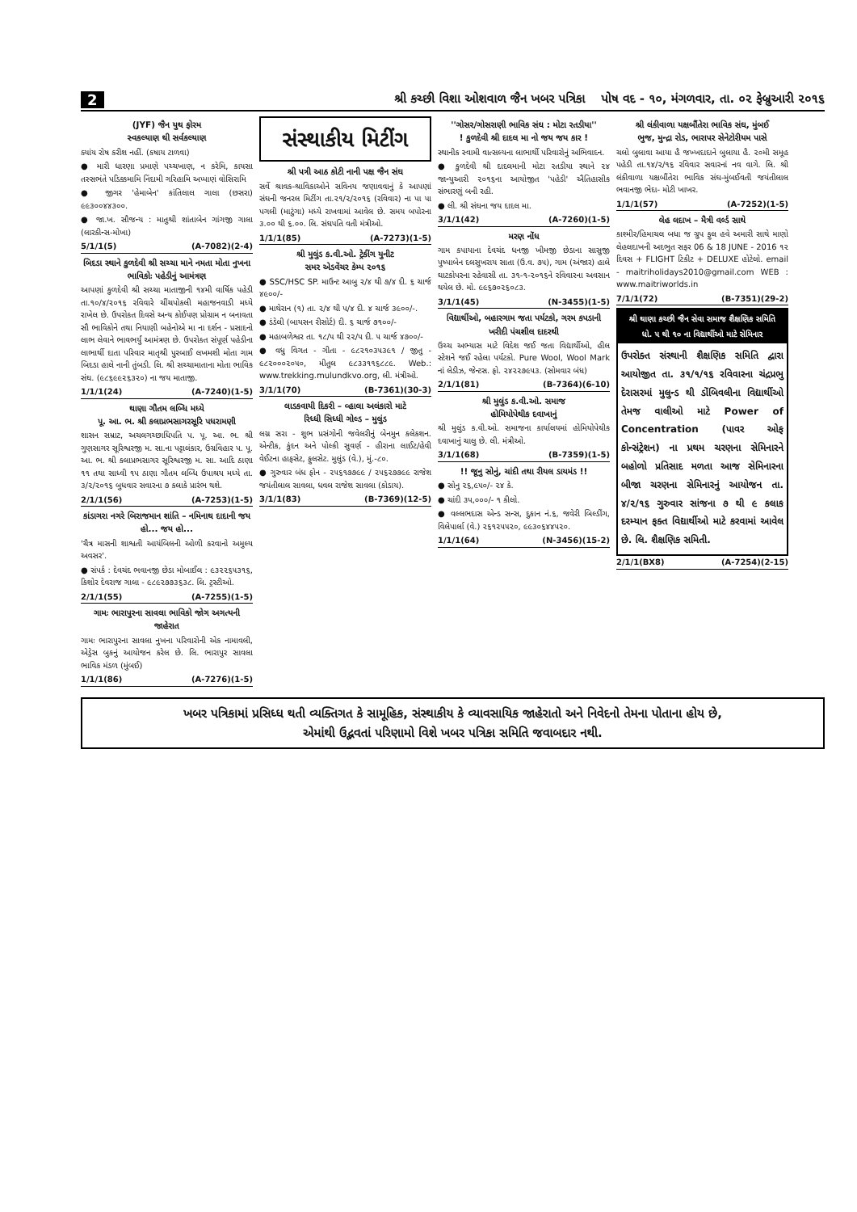2
શ્રી કચ્છી વિશા ઓશવાળ જૈન ખબર પત્રિકા પોષ વદ - ૧૦, મંગળવાર, તા. ૦૨ ફેબ્રુઆરી ૨૦૧૬
(JYF) જૈન યુથ ફોરમ
સ્વકલ્યાણ થી સર્વકલ્યાણ
ક્યાંય રોષ કરીશ નહીં. (કષાય ટાળવા)
● મારી ધારણા પ્રમાણે પચ્ચખાણ, ન કરેમિ, કાયસા તસ્સભંતે પડિક્કમામિ નિંદામી ગરિહામિ અપ્પાણં વોસિરામિ
● જીગર 'હેમાબેન' કાંતિલાલ ગાલા (છસરા) ૯૯૩૦૦૪૪૩૦૦.
● જા.ખ. સૌજન્ય : માતુશ્રી શાંતાબેન ગાંગજી ગાલા (લારકીન્સ-મોખા)
5/1/1(5) (A-7082)(2-4)
બિદડા સ્થાને કુળદેવી શ્રી સચ્ચા માને નમતા મોતા નુખના ભાવિકોઃ પહેડીનું આમંત્રણ
આપણાં કુળદેવી શ્રી સચ્ચા માતાજીની ૧૪મી વાર્ષિક પહેડી તા.૧૦/૪/૨૦૧૬ રવિવારે ચીંચપોકલી મહાજનવાડી મધ્યે રાખેલ છે. ઉપરોક્ત દિવસે અન્ય કોઈપણ પ્રોગ્રામ ન બનાવતા સૌ ભાવિકોને તથા નિયાણી બહેનોએ મા ના દર્શન - પ્રસાદનો લાભ લેવાને ભાવભર્યું આમંત્રણ છે. ઉપરોક્ત સંપૂર્ણ પહેડીના લાભાર્થી દાતા પરિવાર માતૃશ્રી પુરબાઈ લખમશી મોતા ગામ બિદડા હાલે નાની તુંબડી. લિ. શ્રી સચ્ચામાતાના મોતા ભાવિક સંઘ. (૯૮૬૯૯૨૬૩૨૦) ના જય માતાજી.
1/1/1(24) (A-7240)(1-5)
થાણા ગૌતમ લબ્ધિ મધ્યે
પૂ. આ. ભ. શ્રી કલાપ્રભસાગરસૂરિ પધરામણી
શાસન સમ્રાટ, અચલગચ્છાધિપતિ પ. પૂ. આ. ભ. શ્રી ગુણસાગર સૂરિશ્વરજી મ. સા.ના પટ્ટાલંકાર, ઉગ્રવિહાર પ. પૂ. આ. ભ. શ્રી કલાપ્રભસાગર સૂરિશ્વરજી મ. સા. આદિ ઠાણા ૧૧ તથા સાધ્વી ૧૫ ઠાણા ગૌતમ લબ્ધિ ઉપાશ્રય મધ્યે તા. ૩/૨/૨૦૧૬ બુધવાર સવારના ૭ કલાકે પ્રારંભ થશે.
2/1/1(56) (A-7253)(1-5)
કાંડાગરા નગરે બિરાજમાન શાંતિ – નમિનાથ દાદાની જય હો... જય હો...
'ચૈત્ર માસની શાશ્વતી આયંબિલની ઓળી કરવાનો અમુલ્ય અવસર'.
● સંપર્ક : દેવચંદ ભવાનજી છેડા મોબાઈલ : ૯૩૨૨૬૫૩૧૬, કિશોર દેવરાજ ગાલા - ૯૮૯૨૭૭૩૬૩૮. લિ. ટ્રસ્ટીઓ.
2/1/1(55) (A-7255)(1-5)
ગામઃ ભારાપુરના સાવલા ભાવિકો જોગ અગત્યની જાહેરાત
ગામઃ ભારાપુરના સાવલા નુખના પરિવારોની એક નામાવલી, એડ્રેસ બુકનું આયોજન કરેલ છે. લિ. ભારાપુર સાવલા ભાવિક મંડળ (મુંબઈ)
1/1/1(86) (A-7276)(1-5)
સંસ્થાકીય મિટીંગ
શ્રી પત્રી આઠ કોટી નાની પક્ષ જૈન સંઘ
સર્વે શ્રાવક-શ્રાવિકાઓને સવિનય જણાવવાનું કે આપણાં સંઘની જનરલ મિટીંગ તા.૨૧/૨/૨૦૧૬ (રવિવાર) ના પા પા પગલી (માટુંગા) મધ્યે રાખવામાં આવેલ છે. સમય બપોરના ૩.૦૦ થી ૬.૦૦. લિ. સંઘપતિ વતી મંત્રીઓ.
1/1/1(85) (A-7273)(1-5)
શ્રી મુલુંડ ક.વી.ઓ. ટ્રેકીંગ યુનીટ
સમર એડવેંચર કેમ્પ ૨૦૧૬
● SSC/HSC SP. માઉન્ટ આબુ ૨/૪ થી ૭/૪ દી. ૬ ચાર્જ ૪૯૦૦/-
● માથેરાન (૧) તા. ૨/૪ થી ૫/૪ દી. ૪ ચાર્જ ૩૯૦૦/-.
● ડંડેલી (બાયસન રીસોર્ટ) દી. ૬ ચાર્જ ૭૧૦૦/-
● મહાબળેશ્વર તા. ૧૮/૫ થી ૨૨/૫ દી. ૫ ચાર્જ ૪૭૦૦/-
● વધુ વિગત - ગીતા - ૯૮૨૧૦૩૫૩૯૧ / જીતુ - ૯૮૨૦૦૦૨૦૫૦, મીતુલ ૯૮૩૩૧૧૬૮૮૯. Web.: www.trekking.mulundkvo.org, લી. મંત્રીઓ.
3/1/1(70) (B-7361)(30-3)
લાડકવાયી દિકરી – વ્હાલા અલંકારો માટે
રિધ્ધી સિધ્ધી ગોલ્ડ – મુલુંડ
લગ્ન સરા - શુભ પ્રસંગોની જવેલરીનું બેનમુન કલેકશન. એન્ટીક, કુંદન અને પોલ્કી સુવર્ણ - હીરાના લાઈટ/હેવી વેઈટના હાફસેટ, ફુલસેટ. મુલુંડ (વે.), મું.-૮૦.
● ગુરુવાર બંધ ફોન - ૨૫૬૧૭૭૯૯ / ૨૫૬૨૭૭૯૯ રાજેશ જયંતીલાલ સાવલા, ધવલ રાજેશ સાવલા (કોડાય).
3/1/1(83) (B-7369)(12-5)
''ગોસર/ગોસરાણી ભાવિક સંઘ : મોટા રતડીયા''
! કુળદેવી શ્રી દાદલ મા નો જય જય કાર !
સ્થાનીક સ્વામી વાત્સલ્યના લાભાર્થી પરિવારોનું અભિવાદન.
● કુળદેવી શ્રી દાદલમાની મોટા રતડીયા સ્થાને ૨૪ જાન્યુઆરી ૨૦૧૬ના આયોજીત 'પહેડી' ઐતિહાસીક સંભારણું બની રહી.
● લી. શ્રી સંઘના જય દાદલ મા.
3/1/1(42) (A-7260)(1-5)
મરણ નોંધ
ગામ કપાયાના દેવચંદ ધનજી ખીમજી છેડાના સાસુજી પુષ્પાબેન દલસુખરાય સાતા (ઉ.વ. ૭૫), ગામ (અંજાર) હાલે ઘાટકોપરના રહેવાસી તા. ૩૧-૧-૨૦૧૬ને રવિવારના અવસાન થયેલ છે. મો. ૯૯૬૭૦૨૬૦૮૩.
3/1/1(45) (N-3455)(1-5)
વિદ્યાર્થીઓ, બહારગામ જતા પર્યટકો, ગરમ કપડાની ખરીદી પંચશીલ દાદરથી
ઉચ્ચ અભ્યાસ માટે વિદેશ જઈ જતા વિદ્યાર્થીઓ, હીલ સ્ટેશને જઈ રહેલા પર્યટકો. Pure Wool, Wool Mark નાં લેડીઝ, જેન્ટસ. ફો. ૨૪૨૨૭૯૫૩. (સોમવાર બંધ)
2/1/1(81) (B-7364)(6-10)
શ્રી મુલુંડ ક.વી.ઓ. સમાજ
હોમિયોપેથીક દવાખાનું
શ્રી મુલુંડ ક.વી.ઓ. સમાજના કાર્યાલયમાં હોમિયોપેથીક દવાખાનું ચાલુ છે. લી. મંત્રીઓ.
3/1/1(68) (B-7359)(1-5)
!! જૂનુ સોનું, ચાંદી તથા રીયલ ડાયમંડ !!
● સોનુ ૨૬,૯૫૦/- ૨૪ કે.
● ચાંદી ૩૫,૦૦૦/- ૧ કીલો.
● વલ્લભદાસ એન્ડ સન્સ, દુકાન નં.૬, જવેરી બિલ્ડીંગ, વિલેપાર્લા (વે.) ૨૬૧૨૫૫૨૦, ૯૯૩૦૬૪૪૫૨૦.
1/1/1(64) (N-3456)(15-2)
શ્રી લંકીવાળા યક્ષબૌંતેરા ભાવિક સંઘ, મુંબઈ
ભુજ, મુન્દ્રા રોડ, ભારાપર સેનેટોરીયમ પાસે
ચલો બુલાવા આયા હૈ જખ્ખદાદાને બુલાયા હૈ. ૨૦મી સમૂહ પહેડી તા.૧૪/૨/૧૬ રવિવાર સવારનાં નવ વાગે. લિ. શ્રી લંકીવાળા યક્ષબૌંતેરા ભાવિક સંઘ-મુંબઈવતી જયંતીલાલ ભવાનજી ભેદા- મોટી ખાખર.
1/1/1(57) (A-7252)(1-5)
લેહ લદાખ – મૈત્રી વર્લ્ડ સાથે
કાશ્મીર/હિમાચલ બધા જ ગ્રુપ ફુલ હવે અમારી સાથે માણો લેહલદાખની અદભુત સફર 06 & 18 JUNE - 2016 ૧૨ દિવસ + FLIGHT ટિકીટ + DELUXE હોટેલો. email - maitriholidays2010@gmail.com WEB : www.maitriworlds.in
7/1/1(72) (B-7351)(29-2)
શ્રી થાણા કચ્છી જૈન સેવા સમાજ શૈક્ષણિક સમિતિ
ધો. ૫ થી ૧૦ ના વિદ્યાર્થીઓ માટે સેમિનાર
ઉપરોક્ત સંસ્થાની શૈક્ષણિક સમિતિ દ્વારા આયોજીત તા. ૩૧/૧/૧૬ રવિવારના ચંદ્રપ્રભુ દેરાસરમાં મુલુન્ડ થી ડોંબિવલીના વિદ્યાર્થીઓ તેમજ વાલીઓ માટે Power of Concentration (પાવર ઓફ કોન્સંટ્રેશન) ના પ્રથમ ચરણના સેમિનારને બહોળો પ્રતિસાદ મળતા આજ સેમિનારના બીજા ચરણના સેમિનારનું આયોજન તા. ૪/૨/૧૬ ગુરુવાર સાંજના ૭ થી ૯ કલાક દરમ્યાન ફક્ત વિદ્યાર્થીઓ માટે કરવામાં આવેલ છે. લિ. શૈક્ષણિક સમિતી.
2/1/1(BX8) (A-7254)(2-15)
ખબર પત્રિકામાં પ્રસિધ્ધ થતી વ્યક્તિગત કે સામૂહિક, સંસ્થાકીય કે વ્યાવસાયિક જાહેરાતો અને નિવેદનો તેમના પોતાના હોય છે,
એમાંથી ઉદ્ભવતાં પરિણામો વિશે ખબર પત્રિકા સમિતિ જવાબદાર નથી.